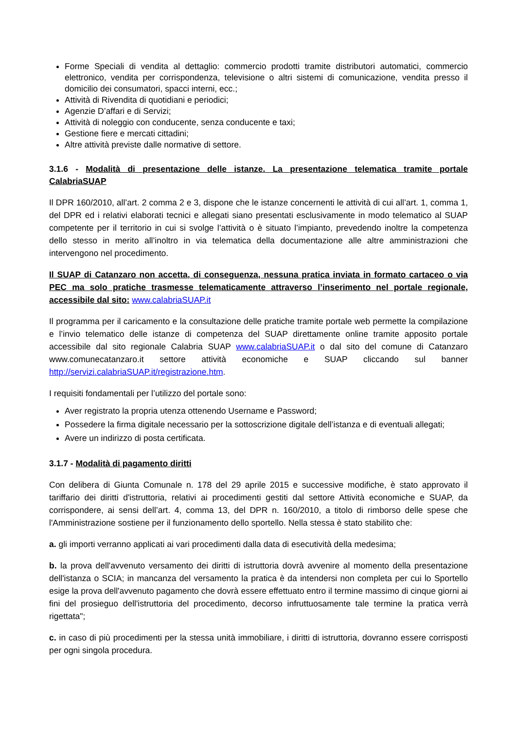Forme Speciali di vendita al dettaglio: commercio prodotti tramite distributori automatici, commercio elettronico, vendita per corrispondenza, televisione o altri sistemi di comunicazione, vendita presso il domicilio dei consumatori, spacci interni, ecc.;
Attività di Rivendita di quotidiani e periodici;
Agenzie D’affari e di Servizi;
Attività di noleggio con conducente, senza conducente e taxi;
Gestione fiere e mercati cittadini;
Altre attività previste dalle normative di settore.
3.1.6 - Modalità di presentazione delle istanze. La presentazione telematica tramite portale CalabriaSUAP
Il DPR 160/2010, all’art. 2 comma 2 e 3, dispone che le istanze concernenti le attività di cui all’art. 1, comma 1, del DPR ed i relativi elaborati tecnici e allegati siano presentati esclusivamente in modo telematico al SUAP competente per il territorio in cui si svolge l’attività o è situato l’impianto, prevedendo inoltre la competenza dello stesso in merito all’inoltro in via telematica della documentazione alle altre amministrazioni che intervengono nel procedimento.
Il SUAP di Catanzaro non accetta, di conseguenza, nessuna pratica inviata in formato cartaceo o via PEC ma solo pratiche trasmesse telematicamente attraverso l’inserimento nel portale regionale, accessibile dal sito: www.calabriaSUAP.it
Il programma per il caricamento e la consultazione delle pratiche tramite portale web permette la compilazione e l’invio telematico delle istanze di competenza del SUAP direttamente online tramite apposito portale accessibile dal sito regionale Calabria SUAP www.calabriaSUAP.it o dal sito del comune di Catanzaro www.comunecatanzaro.it settore attività economiche e SUAP cliccando sul banner http://servizi.calabriaSUAP.it/registrazione.htm.
I requisiti fondamentali per l’utilizzo del portale sono:
Aver registrato la propria utenza ottenendo Username e Password;
Possedere la firma digitale necessario per la sottoscrizione digitale dell’istanza e di eventuali allegati;
Avere un indirizzo di posta certificata.
3.1.7 - Modalità di pagamento diritti
Con delibera di Giunta Comunale n. 178 del 29 aprile 2015 e successive modifiche, è stato approvato il tariffario dei diritti d'istruttoria, relativi ai procedimenti gestiti dal settore Attività economiche e SUAP, da corrispondere, ai sensi dell’art. 4, comma 13, del DPR n. 160/2010, a titolo di rimborso delle spese che l'Amministrazione sostiene per il funzionamento dello sportello. Nella stessa è stato stabilito che:
a. gli importi verranno applicati ai vari procedimenti dalla data di esecutività della medesima;
b. la prova dell'avvenuto versamento dei diritti di istruttoria dovrà avvenire al momento della presentazione dell'istanza o SCIA; in mancanza del versamento la pratica è da intendersi non completa per cui lo Sportello esige la prova dell'avvenuto pagamento che dovrà essere effettuato entro il termine massimo di cinque giorni ai fini del prosieguo dell'istruttoria del procedimento, decorso infruttuosamente tale termine la pratica verrà rigettata";
c. in caso di più procedimenti per la stessa unità immobiliare, i diritti di istruttoria, dovranno essere corrisposti per ogni singola procedura.